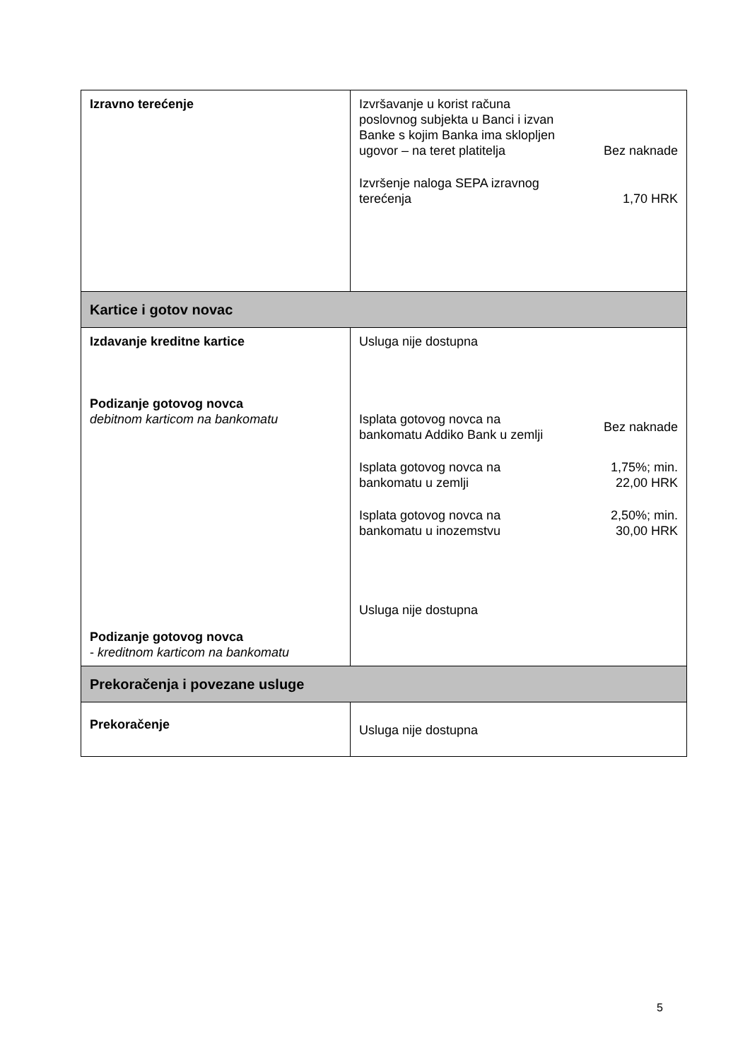| Izravno terećenje | Izvršavanje u korist računa poslovnog subjekta u Banci i izvan Banke s kojim Banka ima sklopljen ugovor – na teret platitelja Bez naknade Izvršenje naloga SEPA izravnog terećenja 1,70 HRK |
| Kartice i gotov novac | |
| Izdavanje kreditne kartice Podizanje gotovog novca debitnom karticom na bankomatu Podizanje gotovog novca - kreditnom karticom na bankomatu | Usluga nije dostupna Isplata gotovog novca na bankomatu Addiko Bank u zemlji Bez naknade Isplata gotovog novca na bankomatu u zemlji 1,75%; min. 22,00 HRK Isplata gotovog novca na bankomatu u inozemstvu 2,50%; min. 30,00 HRK Usluga nije dostupna |
| Prekoračenja i povezane usluge | |
| Prekoračenje | Usluga nije dostupna |
5